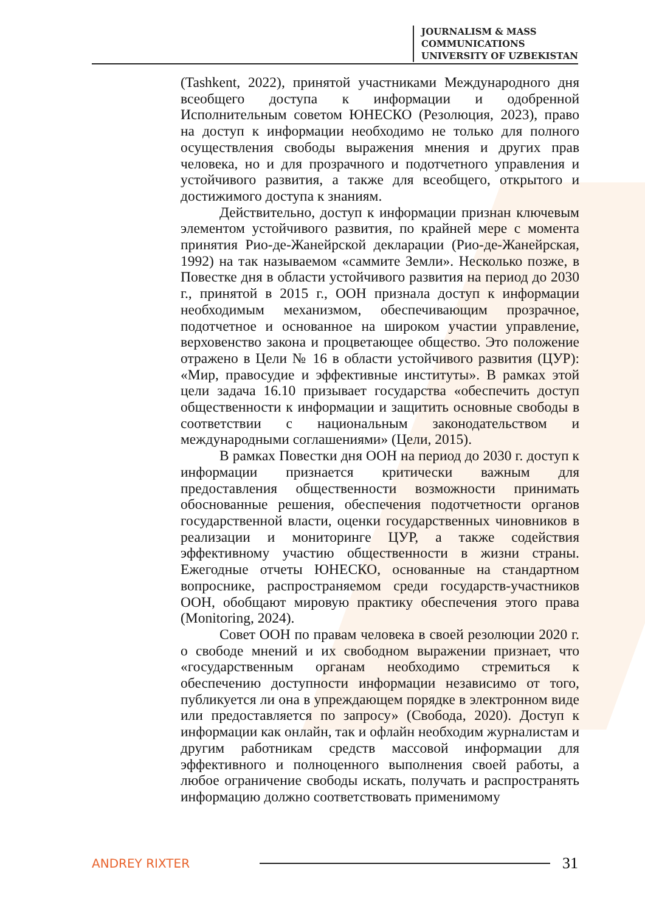JOURNALISM & MASS
COMMUNICATIONS
UNIVERSITY OF UZBEKISTAN
(Tashkent, 2022), принятой участниками Международного дня всеобщего доступа к информации и одобренной Исполнительным советом ЮНЕСКО (Резолюция, 2023), право на доступ к информации необходимо не только для полного осуществления свободы выражения мнения и других прав человека, но и для прозрачного и подотчетного управления и устойчивого развития, а также для всеобщего, открытого и достижимого доступа к знаниям.
Действительно, доступ к информации признан ключевым элементом устойчивого развития, по крайней мере с момента принятия Рио-де-Жанейрской декларации (Рио-де-Жанейрская, 1992) на так называемом «саммите Земли». Несколько позже, в Повестке дня в области устойчивого развития на период до 2030 г., принятой в 2015 г., ООН признала доступ к информации необходимым механизмом, обеспечивающим прозрачное, подотчетное и основанное на широком участии управление, верховенство закона и процветающее общество. Это положение отражено в Цели № 16 в области устойчивого развития (ЦУР): «Мир, правосудие и эффективные институты». В рамках этой цели задача 16.10 призывает государства «обеспечить доступ общественности к информации и защитить основные свободы в соответствии с национальным законодательством и международными соглашениями» (Цели, 2015).
В рамках Повестки дня ООН на период до 2030 г. доступ к информации признается критически важным для предоставления общественности возможности принимать обоснованные решения, обеспечения подотчетности органов государственной власти, оценки государственных чиновников в реализации и мониторинге ЦУР, а также содействия эффективному участию общественности в жизни страны. Ежегодные отчеты ЮНЕСКО, основанные на стандартном вопроснике, распространяемом среди государств-участников ООН, обобщают мировую практику обеспечения этого права (Monitoring, 2024).
Совет ООН по правам человека в своей резолюции 2020 г. о свободе мнений и их свободном выражении признает, что «государственным органам необходимо стремиться к обеспечению доступности информации независимо от того, публикуется ли она в упреждающем порядке в электронном виде или предоставляется по запросу» (Свобода, 2020). Доступ к информации как онлайн, так и офлайн необходим журналистам и другим работникам средств массовой информации для эффективного и полноценного выполнения своей работы, а любое ограничение свободы искать, получать и распространять информацию должно соответствовать применимому
ANDREY RIXTER 31